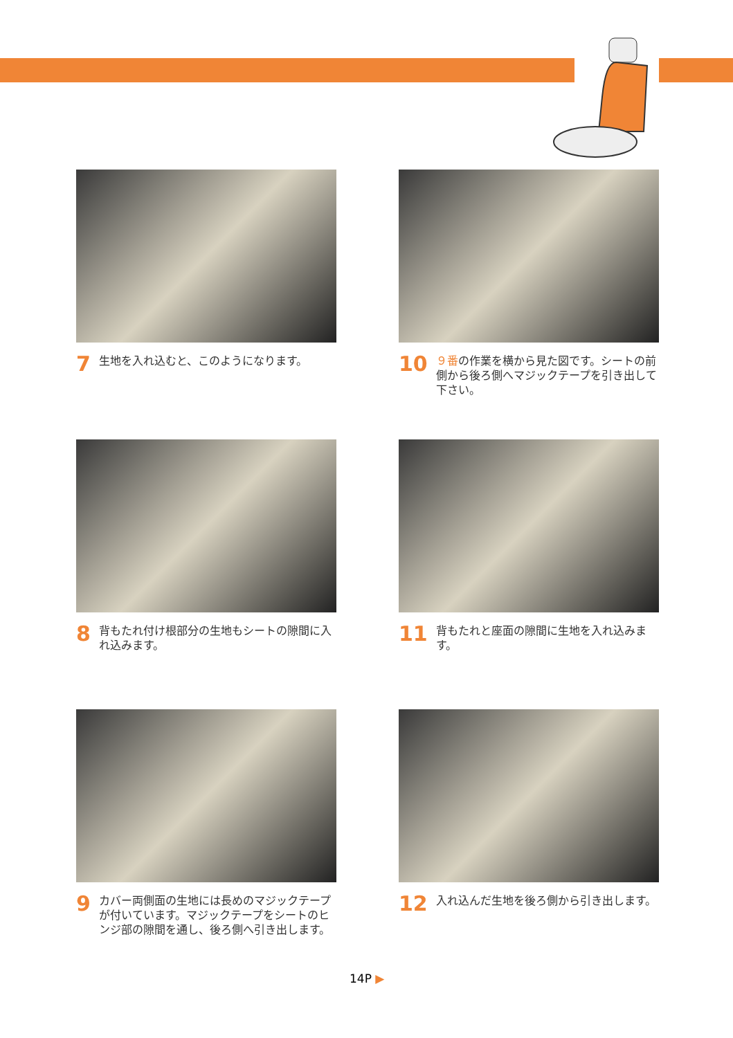7 生地を入れ込むと、このようになります。
10 ９番の作業を横から見た図です。シートの前側から後ろ側へマジックテープを引き出して下さい。
8 背もたれ付け根部分の生地もシートの隙間に入れ込みます。
11 背もたれと座面の隙間に生地を入れ込みます。
9 カバー両側面の生地には長めのマジックテープが付いています。マジックテープをシートのヒンジ部の隙間を通し、後ろ側へ引き出します。
12 入れ込んだ生地を後ろ側から引き出します。
14P ▶